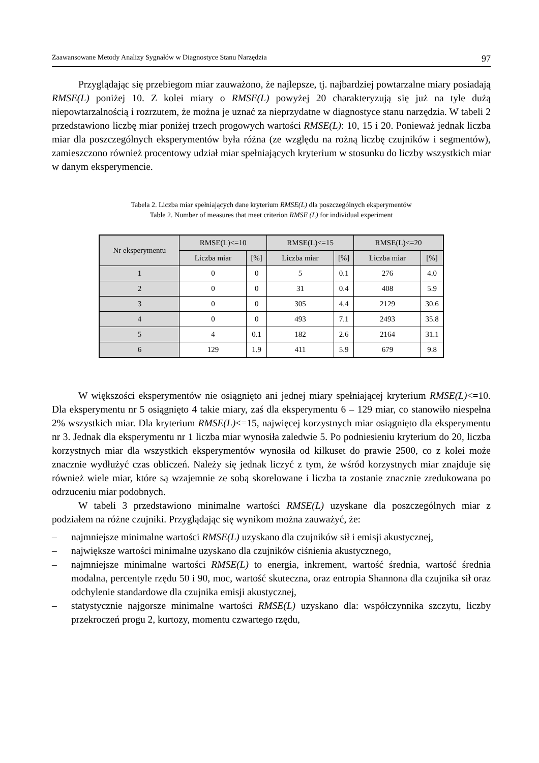Zaawansowane Metody Analizy Sygnałów w Diagnostyce Stanu Narzędzia 97
Przyglądając się przebiegom miar zauważono, że najlepsze, tj. najbardziej powtarzalne miary posiadają RMSE(L) poniżej 10. Z kolei miary o RMSE(L) powyżej 20 charakteryzują się już na tyle dużą niepowtarzalnością i rozrzutem, że można je uznać za nieprzydatne w diagnostyce stanu narzędzia. W tabeli 2 przedstawiono liczbę miar poniżej trzech progowych wartości RMSE(L): 10, 15 i 20. Ponieważ jednak liczba miar dla poszczególnych eksperymentów była różna (ze względu na rożną liczbę czujników i segmentów), zamieszczono również procentowy udział miar spełniających kryterium w stosunku do liczby wszystkich miar w danym eksperymencie.
Tabela 2. Liczba miar spełniających dane kryterium RMSE(L) dla poszczególnych eksperymentów
Table 2. Number of measures that meet criterion RMSE (L) for individual experiment
| Nr eksperymentu | RMSE(L)<=10 | | RMSE(L)<=15 | | RMSE(L)<=20 | |
| --- | --- | --- | --- | --- | --- | --- |
| | Liczba miar | [%] | Liczba miar | [%] | Liczba miar | [%] |
| 1 | 0 | 0 | 5 | 0.1 | 276 | 4.0 |
| 2 | 0 | 0 | 31 | 0.4 | 408 | 5.9 |
| 3 | 0 | 0 | 305 | 4.4 | 2129 | 30.6 |
| 4 | 0 | 0 | 493 | 7.1 | 2493 | 35.8 |
| 5 | 4 | 0.1 | 182 | 2.6 | 2164 | 31.1 |
| 6 | 129 | 1.9 | 411 | 5.9 | 679 | 9.8 |
W większości eksperymentów nie osiągnięto ani jednej miary spełniającej kryterium RMSE(L)<=10. Dla eksperymentu nr 5 osiągnięto 4 takie miary, zaś dla eksperymentu 6 – 129 miar, co stanowiło niespełna 2% wszystkich miar. Dla kryterium RMSE(L)<=15, najwięcej korzystnych miar osiągnięto dla eksperymentu nr 3. Jednak dla eksperymentu nr 1 liczba miar wynosiła zaledwie 5. Po podniesieniu kryterium do 20, liczba korzystnych miar dla wszystkich eksperymentów wynosiła od kilkuset do prawie 2500, co z kolei może znacznie wydłużyć czas obliczeń. Należy się jednak liczyć z tym, że wśród korzystnych miar znajduje się również wiele miar, które są wzajemnie ze sobą skorelowane i liczba ta zostanie znacznie zredukowana po odrzuceniu miar podobnych.
W tabeli 3 przedstawiono minimalne wartości RMSE(L) uzyskane dla poszczególnych miar z podziałem na różne czujniki. Przyglądając się wynikom można zauważyć, że:
– najmniejsze minimalne wartości RMSE(L) uzyskano dla czujników sił i emisji akustycznej,
– największe wartości minimalne uzyskano dla czujników ciśnienia akustycznego,
– najmniejsze minimalne wartości RMSE(L) to energia, inkrement, wartość średnia, wartość średnia modalna, percentyle rzędu 50 i 90, moc, wartość skuteczna, oraz entropia Shannona dla czujnika sił oraz odchylenie standardowe dla czujnika emisji akustycznej,
– statystycznie najgorsze minimalne wartości RMSE(L) uzyskano dla: współczynnika szczytu, liczby przekroczeń progu 2, kurtozy, momentu czwartego rzędu,